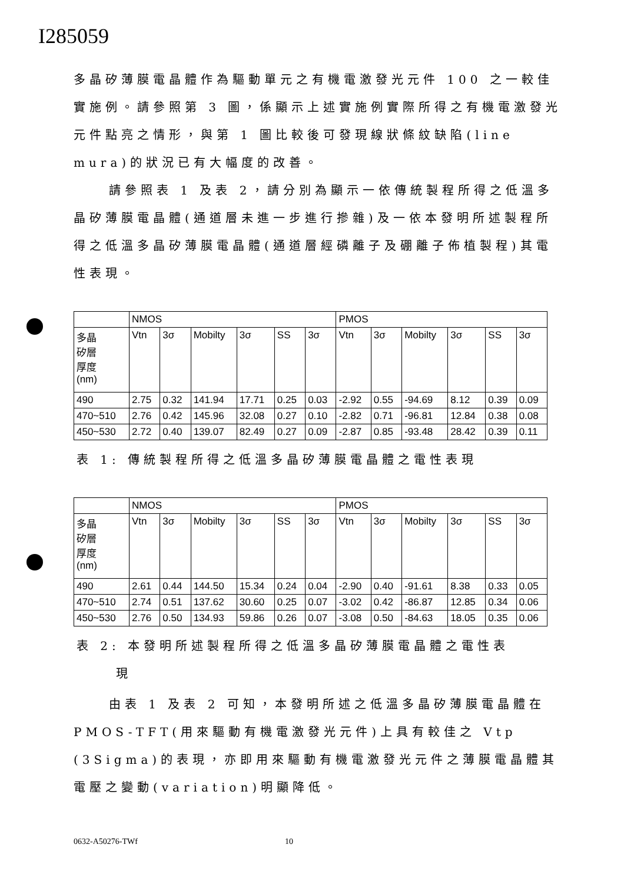I285059
多晶矽薄膜電晶體作為驅動單元之有機電激發光元件 100 之一較佳實施例。請參照第 3 圖，係顯示上述實施例實際所得之有機電激發光元件點亮之情形，與第 1 圖比較後可發現線狀條紋缺陷(line mura)的狀況已有大幅度的改善。
請參照表 1 及表 2，請分別為顯示一依傳統製程所得之低溫多晶矽薄膜電晶體(通道層未進一步進行摻雜)及一依本發明所述製程所得之低溫多晶矽薄膜電晶體(通道層經磷離子及硼離子佈植製程)其電性表現。
| | NMOS | | | | | | PMOS | | | | | |
| 多晶 矽層 厚度 (nm) | Vtn | 3σ | Mobilty | 3σ | SS | 3σ | Vtn | 3σ | Mobilty | 3σ | SS | 3σ |
| 490 | 2.75 | 0.32 | 141.94 | 17.71 | 0.25 | 0.03 | -2.92 | 0.55 | -94.69 | 8.12 | 0.39 | 0.09 |
| 470~510 | 2.76 | 0.42 | 145.96 | 32.08 | 0.27 | 0.10 | -2.82 | 0.71 | -96.81 | 12.84 | 0.38 | 0.08 |
| 450~530 | 2.72 | 0.40 | 139.07 | 82.49 | 0.27 | 0.09 | -2.87 | 0.85 | -93.48 | 28.42 | 0.39 | 0.11 |
表 1: 傳統製程所得之低溫多晶矽薄膜電晶體之電性表現
| | NMOS | | | | | | PMOS | | | | | |
| 多晶 矽層 厚度 (nm) | Vtn | 3σ | Mobilty | 3σ | SS | 3σ | Vtn | 3σ | Mobilty | 3σ | SS | 3σ |
| 490 | 2.61 | 0.44 | 144.50 | 15.34 | 0.24 | 0.04 | -2.90 | 0.40 | -91.61 | 8.38 | 0.33 | 0.05 |
| 470~510 | 2.74 | 0.51 | 137.62 | 30.60 | 0.25 | 0.07 | -3.02 | 0.42 | -86.87 | 12.85 | 0.34 | 0.06 |
| 450~530 | 2.76 | 0.50 | 134.93 | 59.86 | 0.26 | 0.07 | -3.08 | 0.50 | -84.63 | 18.05 | 0.35 | 0.06 |
表 2: 本發明所述製程所得之低溫多晶矽薄膜電晶體之電性表
現
由表 1 及表 2 可知，本發明所述之低溫多晶矽薄膜電晶體在 PMOS-TFT(用來驅動有機電激發光元件)上具有較佳之 Vtp (3Sigma)的表現，亦即用來驅動有機電激發光元件之薄膜電晶體其電壓之變動(variation)明顯降低。
0632-A50276-TWf 10